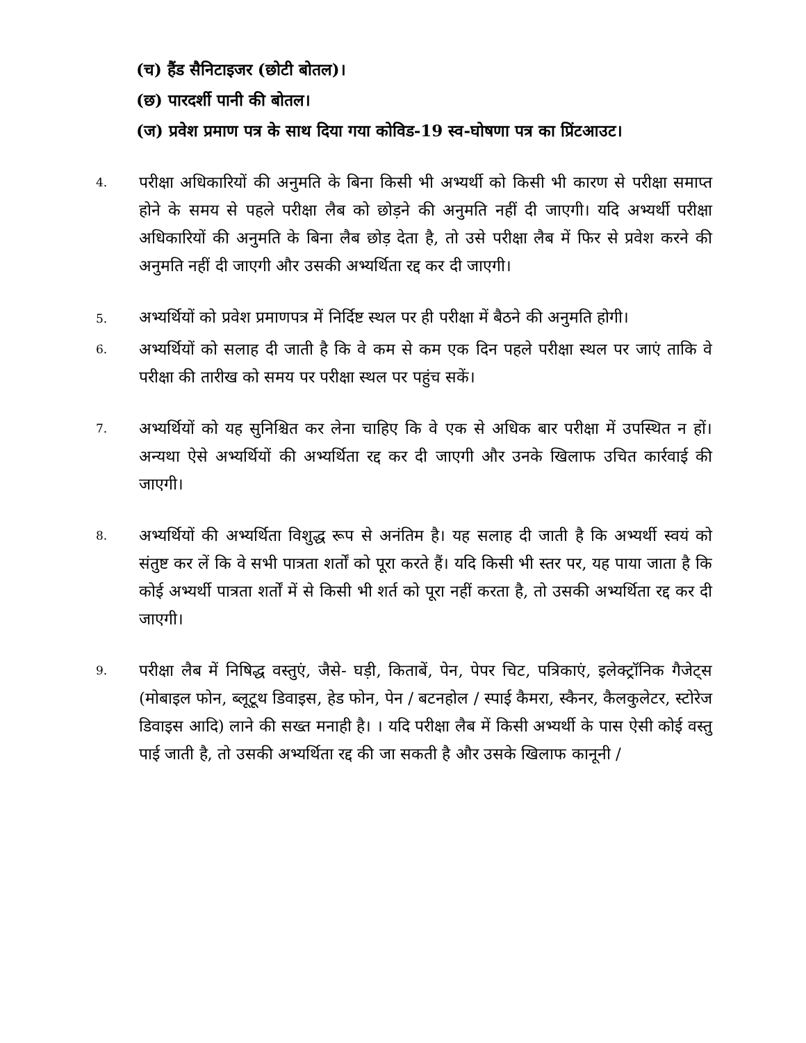(च) हैंड सैनिटाइजर (छोटी बोतल)।
(छ) पारदर्शी पानी की बोतल।
(ज) प्रवेश प्रमाण पत्र के साथ दिया गया कोविड-19 स्व-घोषणा पत्र का प्रिंटआउट।
4.
परीक्षा अधिकारियों की अनुमति के बिना किसी भी अभ्यर्थी को किसी भी कारण से परीक्षा समाप्त होने के समय से पहले परीक्षा लैब को छोड़ने की अनुमति नहीं दी जाएगी। यदि अभ्यर्थी परीक्षा अधिकारियों की अनुमति के बिना लैब छोड़ देता है, तो उसे परीक्षा लैब में फिर से प्रवेश करने की अनुमति नहीं दी जाएगी और उसकी अभ्यर्थिता रद्द कर दी जाएगी।
5. अभ्यर्थियों को प्रवेश प्रमाणपत्र में निर्दिष्ट स्थल पर ही परीक्षा में बैठने की अनुमति होगी।
6.
अभ्यर्थियों को सलाह दी जाती है कि वे कम से कम एक दिन पहले परीक्षा स्थल पर जाएं ताकि वे परीक्षा की तारीख को समय पर परीक्षा स्थल पर पहुंच सकें।
7.
अभ्यर्थियों को यह सुनिश्चित कर लेना चाहिए कि वे एक से अधिक बार परीक्षा में उपस्थित न हों। अन्यथा ऐसे अभ्यर्थियों की अभ्यर्थिता रद्द कर दी जाएगी और उनके खिलाफ उचित कार्रवाई की जाएगी।
8.
अभ्यर्थियों की अभ्यर्थिता विशुद्ध रूप से अनंतिम है। यह सलाह दी जाती है कि अभ्यर्थी स्वयं को संतुष्ट कर लें कि वे सभी पात्रता शर्तों को पूरा करते हैं। यदि किसी भी स्तर पर, यह पाया जाता है कि कोई अभ्यर्थी पात्रता शर्तों में से किसी भी शर्त को पूरा नहीं करता है, तो उसकी अभ्यर्थिता रद्द कर दी जाएगी।
9.
परीक्षा लैब में निषिद्ध वस्तुएं, जैसे- घड़ी, किताबें, पेन, पेपर चिट, पत्रिकाएं, इलेक्ट्रॉनिक गैजेट्स (मोबाइल फोन, ब्लूटूथ डिवाइस, हेड फोन, पेन / बटनहोल / स्पाई कैमरा, स्कैनर, कैलकुलेटर, स्टोरेज डिवाइस आदि) लाने की सख्त मनाही है। । यदि परीक्षा लैब में किसी अभ्यर्थी के पास ऐसी कोई वस्तु पाई जाती है, तो उसकी अभ्यर्थिता रद्द की जा सकती है और उसके खिलाफ कानूनी /